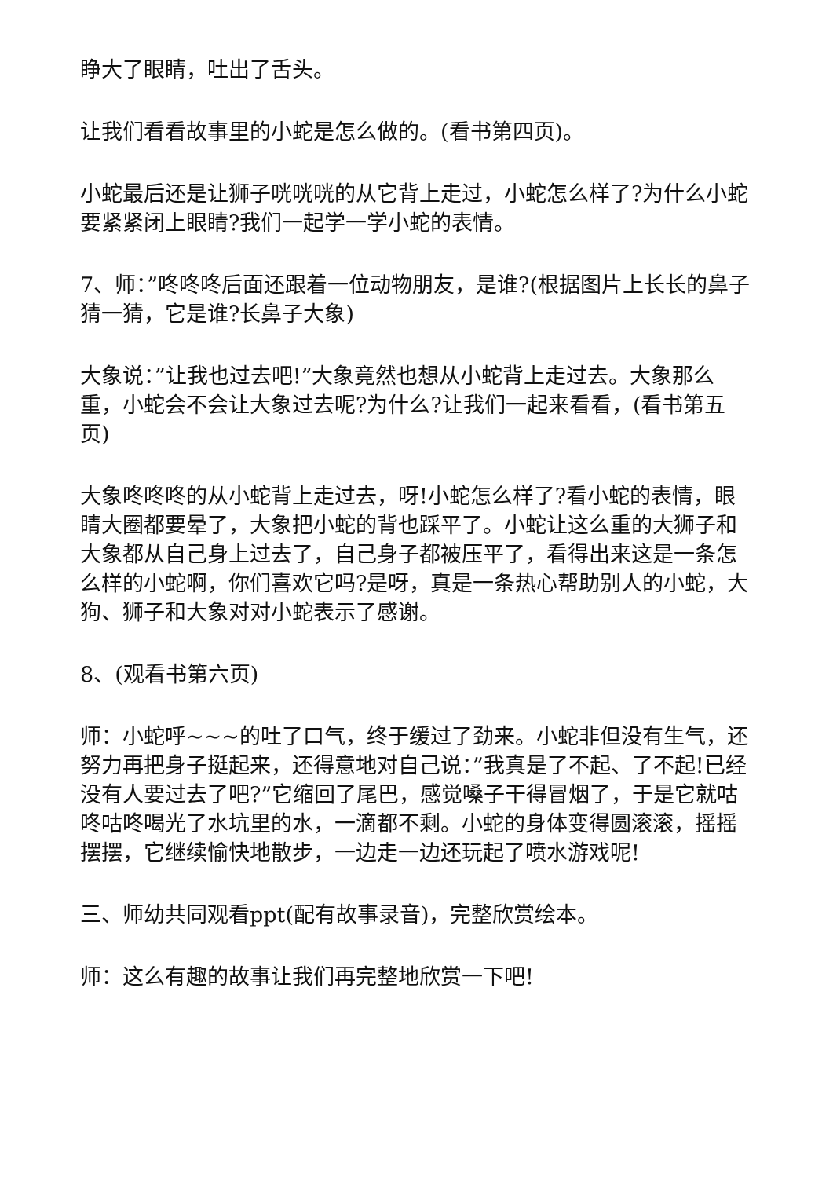睁大了眼睛，吐出了舌头。
让我们看看故事里的小蛇是怎么做的。(看书第四页)。
小蛇最后还是让狮子咣咣咣的从它背上走过，小蛇怎么样了?为什么小蛇要紧紧闭上眼睛?我们一起学一学小蛇的表情。
7、师：”咚咚咚后面还跟着一位动物朋友，是谁?(根据图片上长长的鼻子猜一猜，它是谁?长鼻子大象)
大象说：”让我也过去吧!”大象竟然也想从小蛇背上走过去。大象那么重，小蛇会不会让大象过去呢?为什么?让我们一起来看看，(看书第五页)
大象咚咚咚的从小蛇背上走过去，呀!小蛇怎么样了?看小蛇的表情，眼睛大圈都要晕了，大象把小蛇的背也踩平了。小蛇让这么重的大狮子和大象都从自己身上过去了，自己身子都被压平了，看得出来这是一条怎么样的小蛇啊，你们喜欢它吗?是呀，真是一条热心帮助别人的小蛇，大狗、狮子和大象对对小蛇表示了感谢。
8、(观看书第六页)
师：小蛇呼~~~的吐了口气，终于缓过了劲来。小蛇非但没有生气，还努力再把身子挺起来，还得意地对自己说：”我真是了不起、了不起!已经没有人要过去了吧?”它缩回了尾巴，感觉嗓子干得冒烟了，于是它就咕咚咕咚喝光了水坑里的水，一滴都不剩。小蛇的身体变得圆滚滚，摇摇摆摆，它继续愉快地散步，一边走一边还玩起了喷水游戏呢!
三、师幼共同观看ppt(配有故事录音)，完整欣赏绘本。
师：这么有趣的故事让我们再完整地欣赏一下吧!